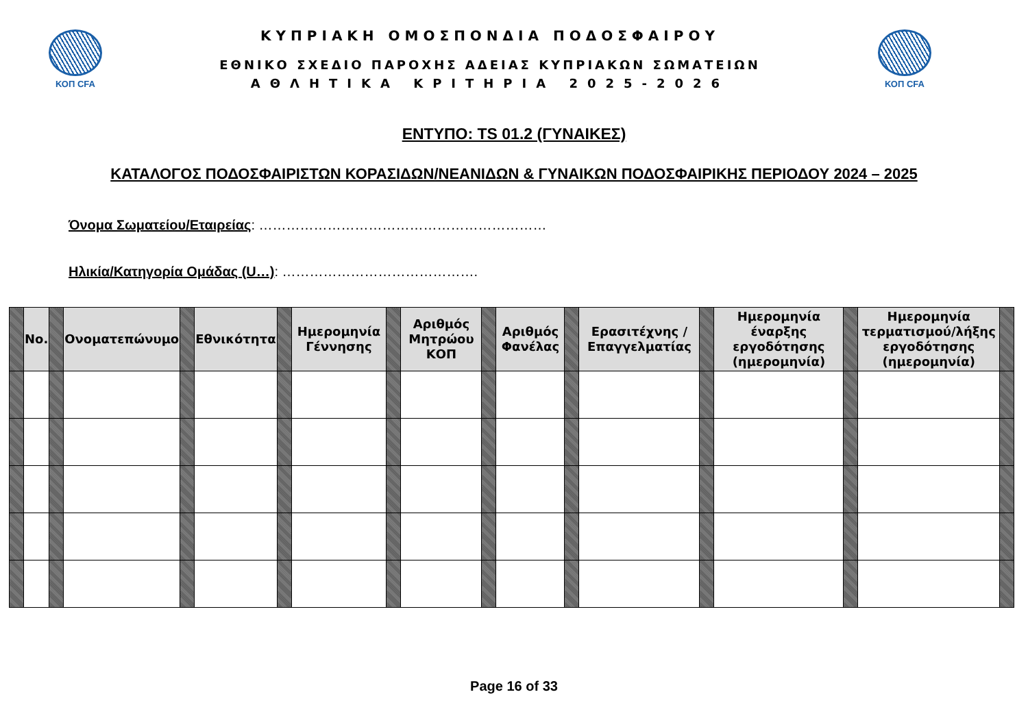ΚΟΠ CFA
ΚΥΠΡΙΑΚΗ ΟΜΟΣΠΟΝΔΙΑ ΠΟΔΟΣΦΑΙΡΟΥ
ΕΘΝΙΚΟ ΣΧΕΔΙΟ ΠΑΡΟΧΗΣ ΑΔΕΙΑΣ ΚΥΠΡΙΑΚΩΝ ΣΩΜΑΤΕΙΩΝ
ΑΘΛΗΤΙΚΑ ΚΡΙΤΗΡΙΑ 2025-2026
ΚΟΠ CFA
ΕΝΤΥΠΟ: TS 01.2 (ΓΥΝΑΙΚΕΣ)
ΚΑΤΑΛΟΓΟΣ ΠΟΔΟΣΦΑΙΡΙΣΤΩΝ ΚΟΡΑΣΙΔΩΝ/ΝΕΑΝΙΔΩΝ & ΓΥΝΑΙΚΩΝ ΠΟΔΟΣΦΑΙΡΙΚΗΣ ΠΕΡΙΟΔΟΥ 2024 – 2025
Όνομα Σωματείου/Εταιρείας: ………………………………………………………
Ηλικία/Κατηγορία Ομάδας (U…): …………………………………….
| | No. | | Ονοματεπώνυμο | | Εθνικότητα | | Ημερομηνία Γέννησης | | Αριθμός Μητρώου ΚΟΠ | | Αριθμός Φανέλας | | Ερασιτέχνης / Επαγγελματίας | | Ημερομηνία έναρξης εργοδότησης (ημερομηνία) | | Ημερομηνία τερματισμού/λήξης εργοδότησης (ημερομηνία) | |
| --- | --- | --- | --- | --- | --- | --- | --- | --- | --- | --- | --- | --- | --- | --- | --- | --- | --- | --- |
Page 16 of 33